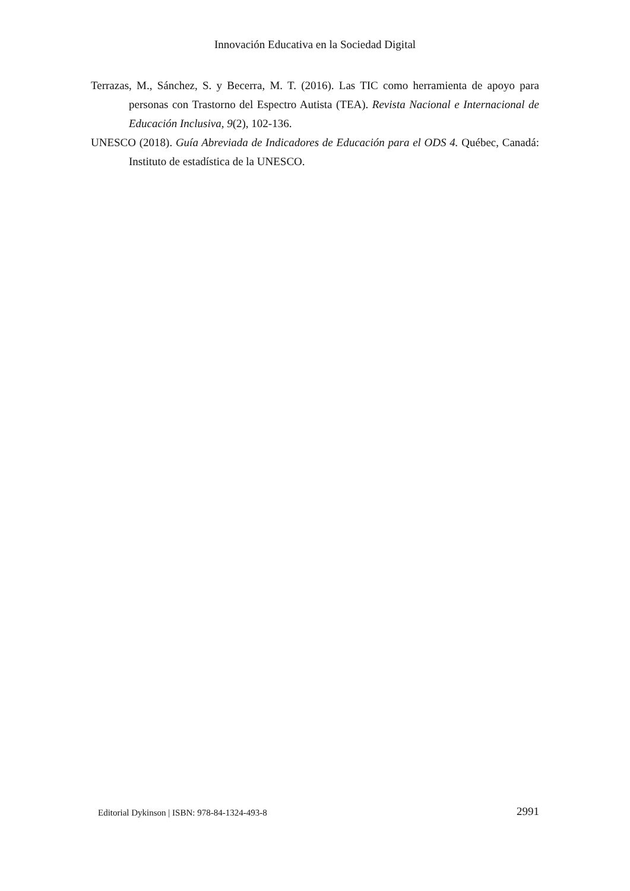Innovación Educativa en la Sociedad Digital
Terrazas, M., Sánchez, S. y Becerra, M. T. (2016). Las TIC como herramienta de apoyo para personas con Trastorno del Espectro Autista (TEA). Revista Nacional e Internacional de Educación Inclusiva, 9(2), 102-136.
UNESCO (2018). Guía Abreviada de Indicadores de Educación para el ODS 4. Québec, Canadá: Instituto de estadística de la UNESCO.
Editorial Dykinson | ISBN: 978-84-1324-493-8 2991